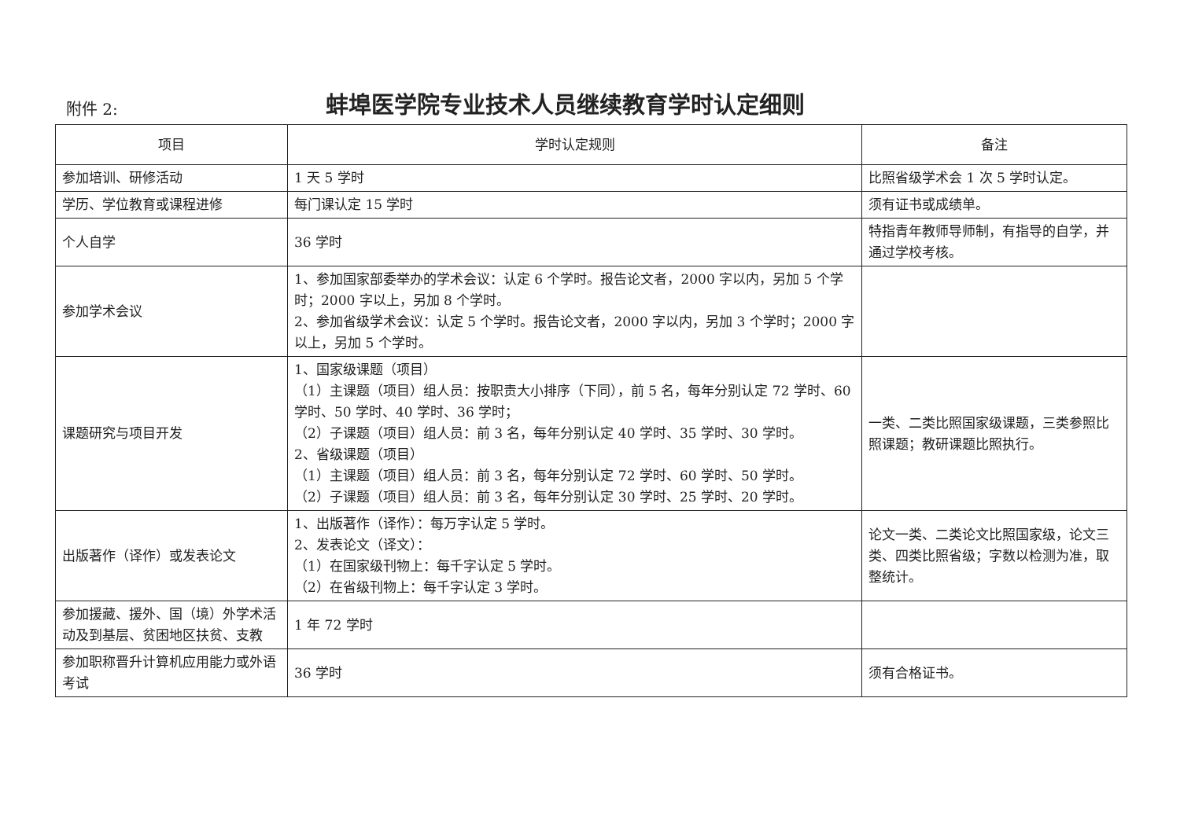附件 2:
蚌埠医学院专业技术人员继续教育学时认定细则
| 项目 | 学时认定规则 | 备注 |
| --- | --- | --- |
| 参加培训、研修活动 | 1 天 5 学时 | 比照省级学术会 1 次 5 学时认定。 |
| 学历、学位教育或课程进修 | 每门课认定 15 学时 | 须有证书或成绩单。 |
| 个人自学 | 36 学时 | 特指青年教师导师制，有指导的自学，并通过学校考核。 |
| 参加学术会议 | 1、参加国家部委举办的学术会议：认定 6 个学时。报告论文者，2000 字以内，另加 5 个学时；2000 字以上，另加 8 个学时。 2、参加省级学术会议：认定 5 个学时。报告论文者，2000 字以内，另加 3 个学时；2000 字以上，另加 5 个学时。 | |
| 课题研究与项目开发 | 1、国家级课题（项目） （1）主课题（项目）组人员：按职责大小排序（下同），前 5 名，每年分别认定 72 学时、60 学时、50 学时、40 学时、36 学时； （2）子课题（项目）组人员：前 3 名，每年分别认定 40 学时、35 学时、30 学时。 2、省级课题（项目） （1）主课题（项目）组人员：前 3 名，每年分别认定 72 学时、60 学时、50 学时。 （2）子课题（项目）组人员：前 3 名，每年分别认定 30 学时、25 学时、20 学时。 | 一类、二类比照国家级课题，三类参照比照课题；教研课题比照执行。 |
| 出版著作（译作）或发表论文 | 1、出版著作（译作）：每万字认定 5 学时。 2、发表论文（译文）： （1）在国家级刊物上：每千字认定 5 学时。 （2）在省级刊物上：每千字认定 3 学时。 | 论文一类、二类论文比照国家级，论文三类、四类比照省级；字数以检测为准，取整统计。 |
| 参加援藏、援外、国（境）外学术活动及到基层、贫困地区扶贫、支教 | 1 年 72 学时 | |
| 参加职称晋升计算机应用能力或外语考试 | 36 学时 | 须有合格证书。 |